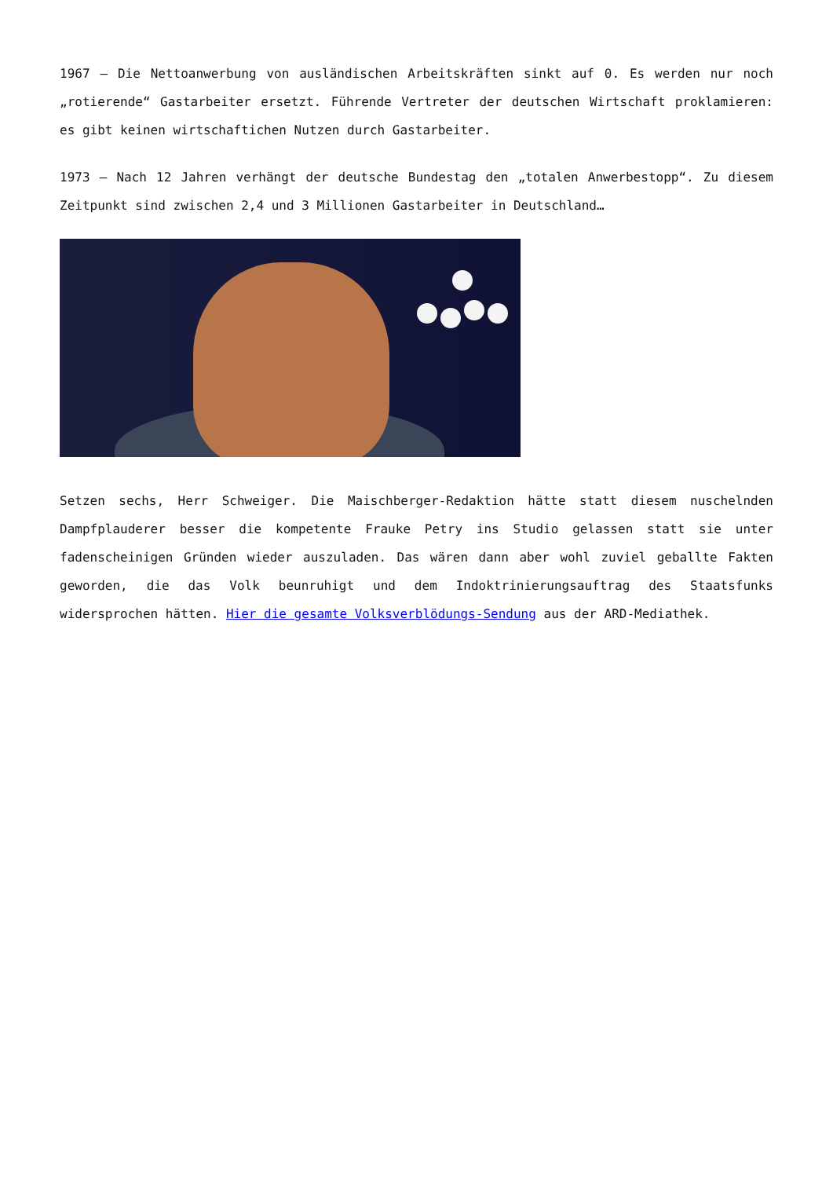1967 – Die Nettoanwerbung von ausländischen Arbeitskräften sinkt auf 0. Es werden nur noch „rotierende“ Gastarbeiter ersetzt. Führende Vertreter der deutschen Wirtschaft proklamieren: es gibt keinen wirtschaftichen Nutzen durch Gastarbeiter.
1973 – Nach 12 Jahren verhängt der deutsche Bundestag den „totalen Anwerbestopp“. Zu diesem Zeitpunkt sind zwischen 2,4 und 3 Millionen Gastarbeiter in Deutschland…
Setzen sechs, Herr Schweiger. Die Maischberger-Redaktion hätte statt diesem nuschelnden Dampfplauderer besser die kompetente Frauke Petry ins Studio gelassen statt sie unter fadenscheinigen Gründen wieder auszuladen. Das wären dann aber wohl zuviel geballte Fakten geworden, die das Volk beunruhigt und dem Indoktrinierungsauftrag des Staatsfunks widersprochen hätten. Hier die gesamte Volksverblödungs-Sendung aus der ARD-Mediathek.